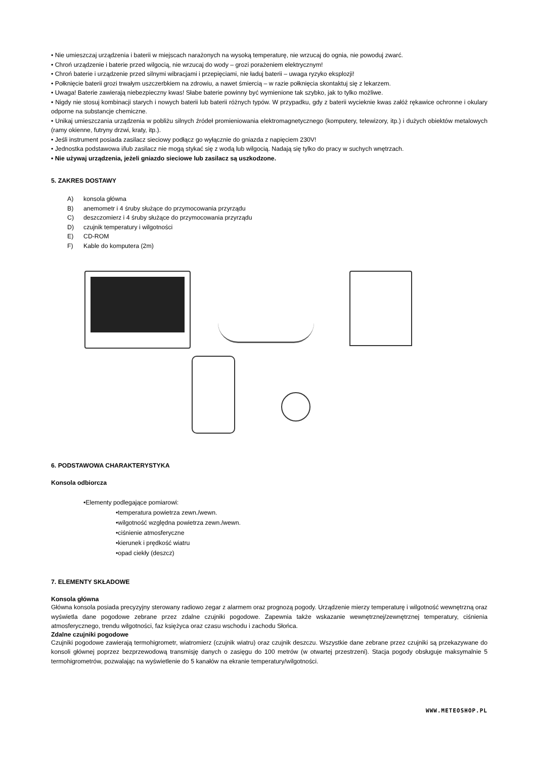• Nie umieszczaj urządzenia i baterii w miejscach narażonych na wysoką temperaturę, nie wrzucaj do ognia, nie powoduj zwarć.
• Chroń urządzenie i baterie przed wilgocią, nie wrzucaj do wody – grozi porażeniem elektrycznym!
• Chroń baterie i urządzenie przed silnymi wibracjami i przepięciami, nie ładuj baterii – uwaga ryzyko eksplozji!
• Połknięcie baterii grozi trwałym uszczerbkiem na zdrowiu, a nawet śmiercią – w razie połknięcia skontaktuj się z lekarzem.
• Uwaga! Baterie zawierają niebezpieczny kwas! Słabe baterie powinny być wymienione tak szybko, jak to tylko możliwe.
• Nigdy nie stosuj kombinacji starych i nowych baterii lub baterii różnych typów. W przypadku, gdy z baterii wycieknie kwas załóż rękawice ochronne i okulary odporne na substancje chemiczne.
• Unikaj umieszczania urządzenia w pobliżu silnych źródeł promieniowania elektromagnetycznego (komputery, telewizory, itp.) i dużych obiektów metalowych (ramy okienne, futryny drzwi, kraty, itp.).
• Jeśli instrument posiada zasilacz sieciowy podłącz go wyłącznie do gniazda z napięciem 230V!
• Jednostka podstawowa i/lub zasilacz nie mogą stykać się z wodą lub wilgocią. Nadają się tylko do pracy w suchych wnętrzach.
• Nie używaj urządzenia, jeżeli gniazdo sieciowe lub zasilacz są uszkodzone.
5. ZAKRES DOSTAWY
A) konsola główna
B) anemometr i 4 śruby służące do przymocowania przyrządu
C) deszczomierz i 4 śruby służące do przymocowania przyrządu
D) czujnik temperatury i wilgotności
E) CD-ROM
F) Kable do komputera (2m)
6. PODSTAWOWA CHARAKTERYSTYKA
Konsola odbiorcza
•Elementy podlegające pomiarowi:
•temperatura powietrza zewn./wewn.
•wilgotność względna powietrza zewn./wewn.
•ciśnienie atmosferyczne
•kierunek i prędkość wiatru
•opad ciekły (deszcz)
7. ELEMENTY SKŁADOWE
Konsola główna
Główna konsola posiada precyzyjny sterowany radiowo zegar z alarmem oraz prognozą pogody. Urządzenie mierzy temperaturę i wilgotność wewnętrzną oraz wyświetla dane pogodowe zebrane przez zdalne czujniki pogodowe. Zapewnia także wskazanie wewnętrznej/zewnętrznej temperatury, ciśnienia atmosferycznego, trendu wilgotności, faz księżyca oraz czasu wschodu i zachodu Słońca.
Zdalne czujniki pogodowe
Czujniki pogodowe zawierają termohigrometr, wiatromierz (czujnik wiatru) oraz czujnik deszczu. Wszystkie dane zebrane przez czujniki są przekazywane do konsoli głównej poprzez bezprzewodową transmisję danych o zasięgu do 100 metrów (w otwartej przestrzeni). Stacja pogody obsługuje maksymalnie 5 termohigrometrów, pozwalając na wyświetlenie do 5 kanałów na ekranie temperatury/wilgotności.
WWW.METEOSHOP.PL